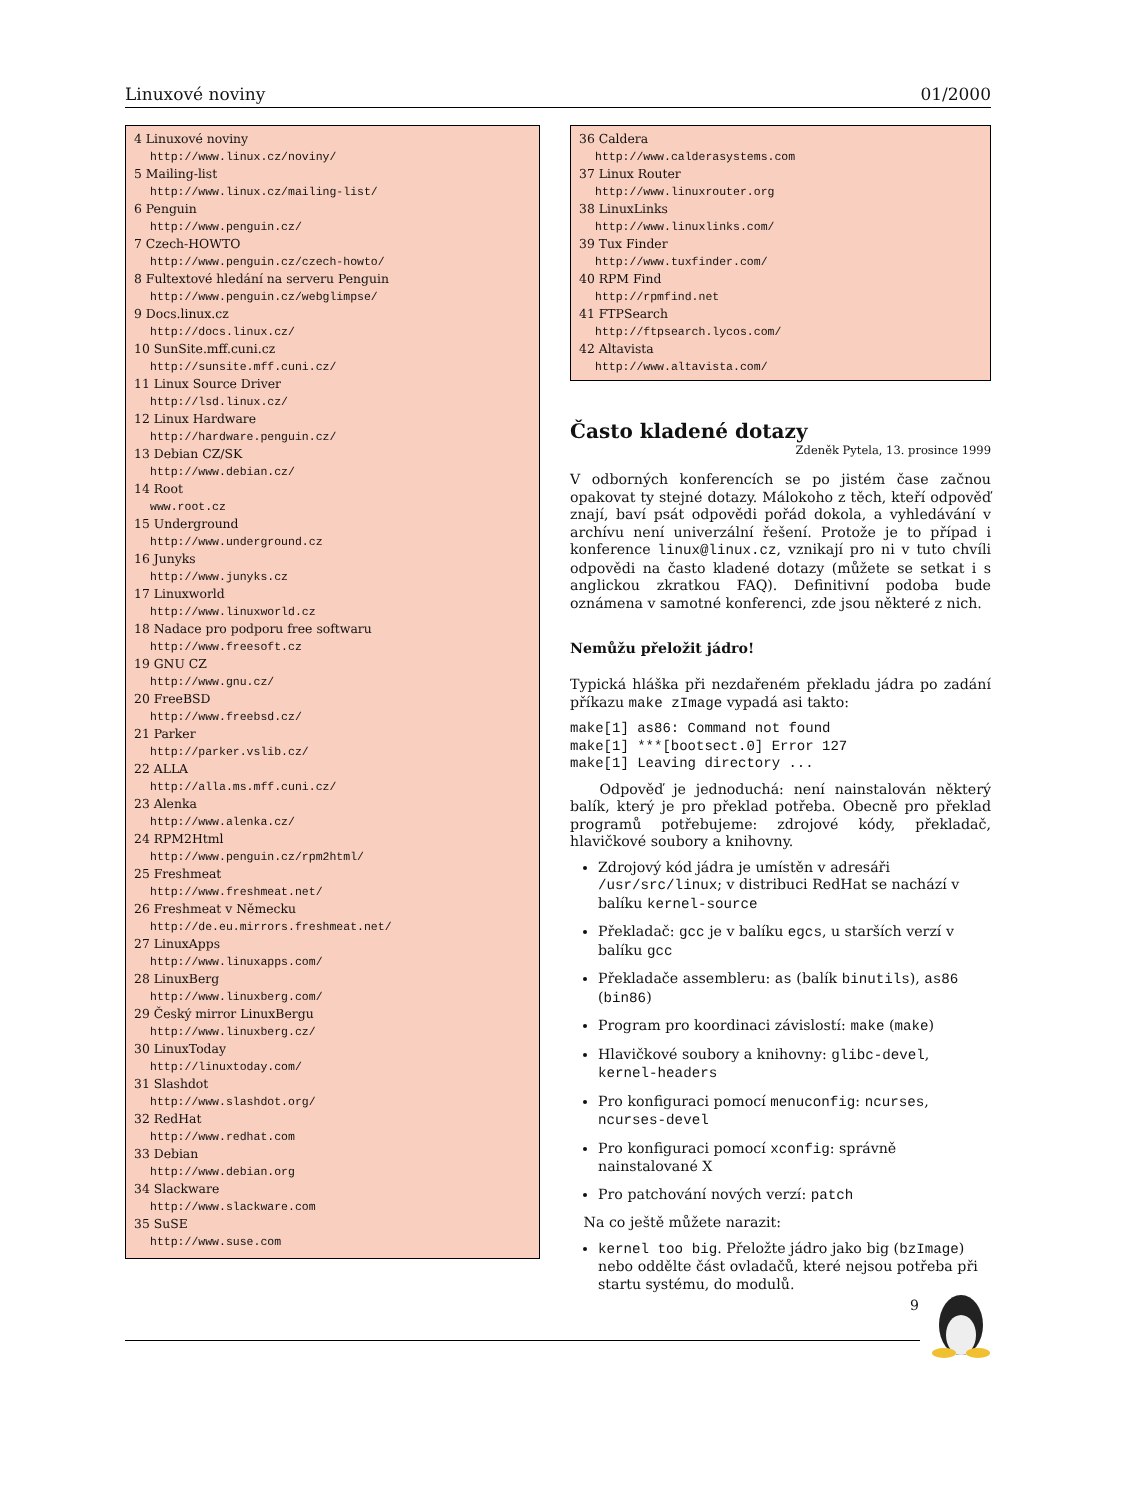Linuxové noviny 01/2000
4 Linuxové noviny
http://www.linux.cz/noviny/
5 Mailing-list
http://www.linux.cz/mailing-list/
6 Penguin
http://www.penguin.cz/
7 Czech-HOWTO
http://www.penguin.cz/czech-howto/
8 Fultextové hledání na serveru Penguin
http://www.penguin.cz/webglimpse/
9 Docs.linux.cz
http://docs.linux.cz/
10 SunSite.mff.cuni.cz
http://sunsite.mff.cuni.cz/
11 Linux Source Driver
http://lsd.linux.cz/
12 Linux Hardware
http://hardware.penguin.cz/
13 Debian CZ/SK
http://www.debian.cz/
14 Root
www.root.cz
15 Underground
http://www.underground.cz
16 Junyks
http://www.junyks.cz
17 Linuxworld
http://www.linuxworld.cz
18 Nadace pro podporu free softwaru
http://www.freesoft.cz
19 GNU CZ
http://www.gnu.cz/
20 FreeBSD
http://www.freebsd.cz/
21 Parker
http://parker.vslib.cz/
22 ALLA
http://alla.ms.mff.cuni.cz/
23 Alenka
http://www.alenka.cz/
24 RPM2Html
http://www.penguin.cz/rpm2html/
25 Freshmeat
http://www.freshmeat.net/
26 Freshmeat v Německu
http://de.eu.mirrors.freshmeat.net/
27 LinuxApps
http://www.linuxapps.com/
28 LinuxBerg
http://www.linuxberg.com/
29 Český mirror LinuxBergu
http://www.linuxberg.cz/
30 LinuxToday
http://linuxtoday.com/
31 Slashdot
http://www.slashdot.org/
32 RedHat
http://www.redhat.com
33 Debian
http://www.debian.org
34 Slackware
http://www.slackware.com
35 SuSE
http://www.suse.com
36 Caldera
http://www.calderasystems.com
37 Linux Router
http://www.linuxrouter.org
38 LinuxLinks
http://www.linuxlinks.com/
39 Tux Finder
http://www.tuxfinder.com/
40 RPM Find
http://rpmfind.net
41 FTPSearch
http://ftpsearch.lycos.com/
42 Altavista
http://www.altavista.com/
Často kladené dotazy
Zdeněk Pytela, 13. prosince 1999
V odborných konferencích se po jistém čase začnou opakovat ty stejné dotazy. Málokoho z těch, kteří odpověď znají, baví psát odpovědi pořád dokola, a vyhledávání v archívu není univerzální řešení. Protože je to případ i konference linux@linux.cz, vznikají pro ni v tuto chvíli odpovědi na často kladené dotazy (můžete se setkat i s anglickou zkratkou FAQ). Definitivní podoba bude oznámena v samotné konferenci, zde jsou některé z nich.
Nemůžu přeložit jádro!
Typická hláška při nezdařeném překladu jádra po zadání příkazu make zImage vypadá asi takto:
make[1] as86: Command not found
make[1] ***[bootsect.0] Error 127
make[1] Leaving directory ...
Odpověď je jednoduchá: není nainstalován některý balík, který je pro překlad potřeba. Obecně pro překlad programů potřebujeme: zdrojové kódy, překladač, hlavičkové soubory a knihovny.
Zdrojový kód jádra je umístěn v adresáři /usr/src/linux; v distribuci RedHat se nachází v balíku kernel-source
Překladač: gcc je v balíku egcs, u starších verzí v balíku gcc
Překladače assembleru: as (balík binutils), as86 (bin86)
Program pro koordinaci závislostí: make (make)
Hlavičkové soubory a knihovny: glibc-devel, kernel-headers
Pro konfiguraci pomocí menuconfig: ncurses, ncurses-devel
Pro konfiguraci pomocí xconfig: správně nainstalované X
Pro patchování nových verzí: patch
Na co ještě můžete narazit:
kernel too big. Přeložte jádro jako big (bzImage) nebo oddělte část ovladačů, které nejsou potřeba při startu systému, do modulů.
9